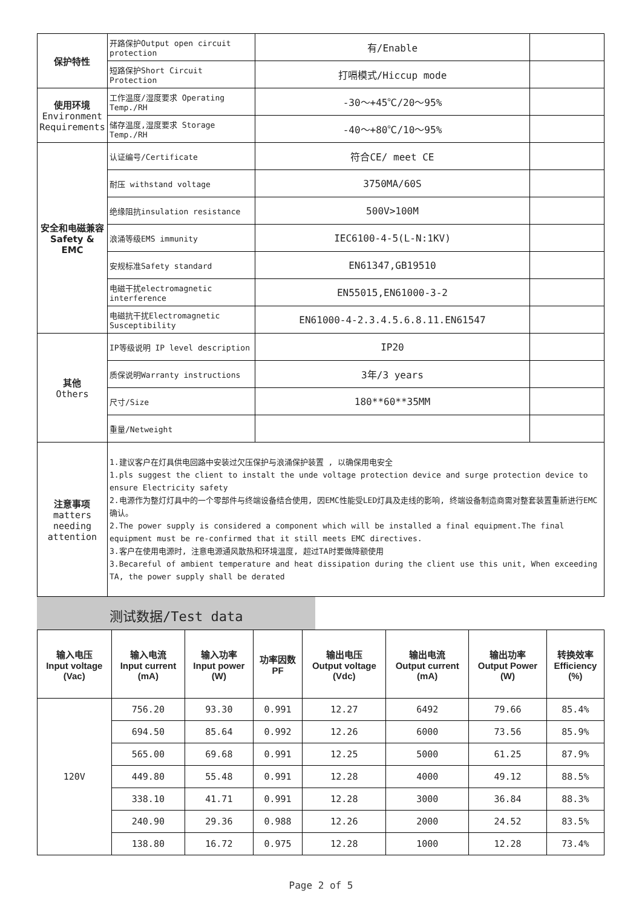| 保护特性 | 开路保护Output open circuit protection | 有/Enable | |
| | 短路保护Short Circuit Protection | 打嗝模式/Hiccup mode | |
| 使用环境 Environment Requirements | 工作温度/湿度要求 Operating Temp./RH | -30～+45℃/20～95% | |
| | 储存温度,湿度要求 Storage Temp./RH | -40～+80℃/10～95% | |
| 安全和电磁兼容 Safety & EMC | 认证编号/Certificate | 符合CE/ meet CE | |
| | 耐压 withstand voltage | 3750MA/60S | |
| | 绝缘阻抗insulation resistance | 500V>100M | |
| | 浪涌等级EMS immunity | IEC6100-4-5(L-N:1KV) | |
| | 安规标准Safety standard | EN61347,GB19510 | |
| | 电磁干扰electromagnetic interference | EN55015,EN61000-3-2 | |
| | 电磁抗干扰Electromagnetic Susceptibility | EN61000-4-2.3.4.5.6.8.11.EN61547 | |
| 其他 Others | IP等级说明 IP level description | IP20 | |
| | 质保说明Warranty instructions | 3年/3 years | |
| | 尺寸/Size | 180**60**35MM | |
| | 重量/Netweight | | |
| 注意事项 matters needing attention | 1.建议客户在灯具供电回路中安装过欠压保护与浪涌保护装置 , 以确保用电安全 1.pls suggest the client to instalt the unde voltage protection device and surge protection device to ensure Electricity safety 2.电源作为整灯灯具中的一个零部件与终端设备结合使用, 因EMC性能受LED灯具及走线的影响, 终端设备制造商需对整套装置重新进行EMC确认。 2.The power supply is considered a component which will be installed a final equipment.The final equipment must be re-confirmed that it still meets EMC directives. 3.客户在使用电源时, 注意电源通风散热和环境温度, 超过TA时要做降额使用 3.Becareful of ambient temperature and heat dissipation during the client use this unit, When exceeding TA, the power supply shall be derated | | |
测试数据/Test data
| 输入电压 Input voltage (Vac) | 输入电流 Input current (mA) | 输入功率 Input power (W) | 功率因数 PF | 输出电压 Output voltage (Vdc) | 输出电流 Output current (mA) | 输出功率 Output Power (W) | 转换效率 Efficiency (%) |
| --- | --- | --- | --- | --- | --- | --- | --- |
| 120V | 756.20 | 93.30 | 0.991 | 12.27 | 6492 | 79.66 | 85.4% |
| | 694.50 | 85.64 | 0.992 | 12.26 | 6000 | 73.56 | 85.9% |
| | 565.00 | 69.68 | 0.991 | 12.25 | 5000 | 61.25 | 87.9% |
| | 449.80 | 55.48 | 0.991 | 12.28 | 4000 | 49.12 | 88.5% |
| | 338.10 | 41.71 | 0.991 | 12.28 | 3000 | 36.84 | 88.3% |
| | 240.90 | 29.36 | 0.988 | 12.26 | 2000 | 24.52 | 83.5% |
| | 138.80 | 16.72 | 0.975 | 12.28 | 1000 | 12.28 | 73.4% |
Page 2 of 5